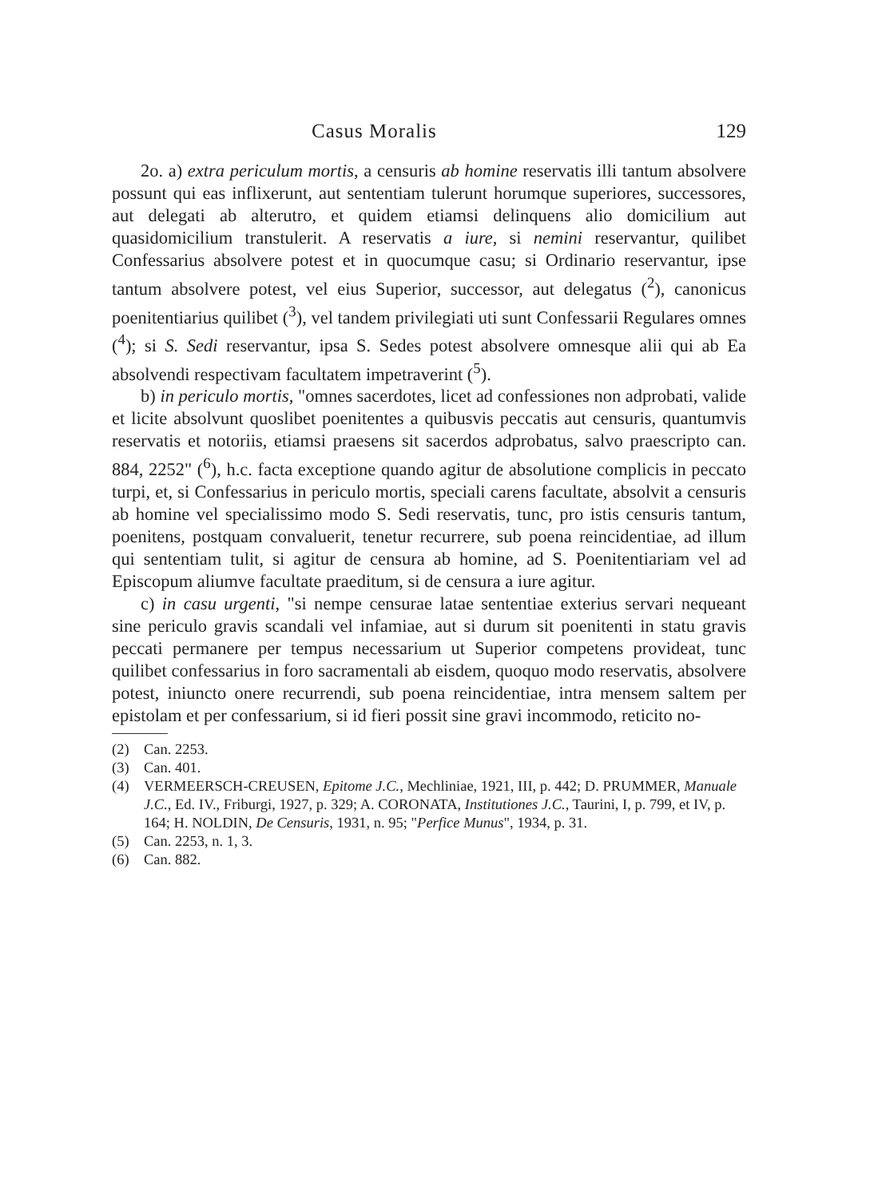Casus Moralis 129
2o. a) extra periculum mortis, a censuris ab homine reservatis illi tantum absolvere possunt qui eas inflixerunt, aut sententiam tulerunt horumque superiores, successores, aut delegati ab alterutro, et quidem etiamsi delinquens alio domicilium aut quasidomicilium transtulerit. A reservatis a iure, si nemini reservantur, quilibet Confessarius absolvere potest et in quocumque casu; si Ordinario reservantur, ipse tantum absolvere potest, vel eius Superior, successor, aut delegatus (<sup>2</sup>), canonicus poenitentiarius quilibet (<sup>3</sup>), vel tandem privilegiati uti sunt Confessarii Regulares omnes (<sup>4</sup>); si S. Sedi reservantur, ipsa S. Sedes potest absolvere omnesque alii qui ab Ea absolvendi respectivam facultatem impetraverint (<sup>5</sup>).
b) in periculo mortis, "omnes sacerdotes, licet ad confessiones non adprobati, valide et licite absolvunt quoslibet poenitentes a quibusvis peccatis aut censuris, quantumvis reservatis et notoriis, etiamsi praesens sit sacerdos adprobatus, salvo praescripto can. 884, 2252" (<sup>6</sup>), h.c. facta exceptione quando agitur de absolutione complicis in peccato turpi, et, si Confessarius in periculo mortis, speciali carens facultate, absolvit a censuris ab homine vel specialissimo modo S. Sedi reservatis, tunc, pro istis censuris tantum, poenitens, postquam convaluerit, tenetur recurrere, sub poena reincidentiae, ad illum qui sententiam tulit, si agitur de censura ab homine, ad S. Poenitentiariam vel ad Episcopum aliumve facultate praeditum, si de censura a iure agitur.
c) in casu urgenti, "si nempe censurae latae sententiae exterius servari nequeant sine periculo gravis scandali vel infamiae, aut si durum sit poenitenti in statu gravis peccati permanere per tempus necessarium ut Superior competens provideat, tunc quilibet confessarius in foro sacramentali ab eisdem, quoquo modo reservatis, absolvere potest, iniuncto onere recurrendi, sub poena reincidentiae, intra mensem saltem per epistolam et per confessarium, si id fieri possit sine gravi incommodo, reticito no-
(2) Can. 2253.
(3) Can. 401.
(4) VERMEERSCH-CREUSEN, Epitome J.C., Mechliniae, 1921, III, p. 442; D. PRUMMER, Manuale J.C., Ed. IV., Friburgi, 1927, p. 329; A. CORONATA, Institutiones J.C., Taurini, I, p. 799, et IV, p. 164; H. NOLDIN, De Censuris, 1931, n. 95; "Perfice Munus", 1934, p. 31.
(5) Can. 2253, n. 1, 3.
(6) Can. 882.